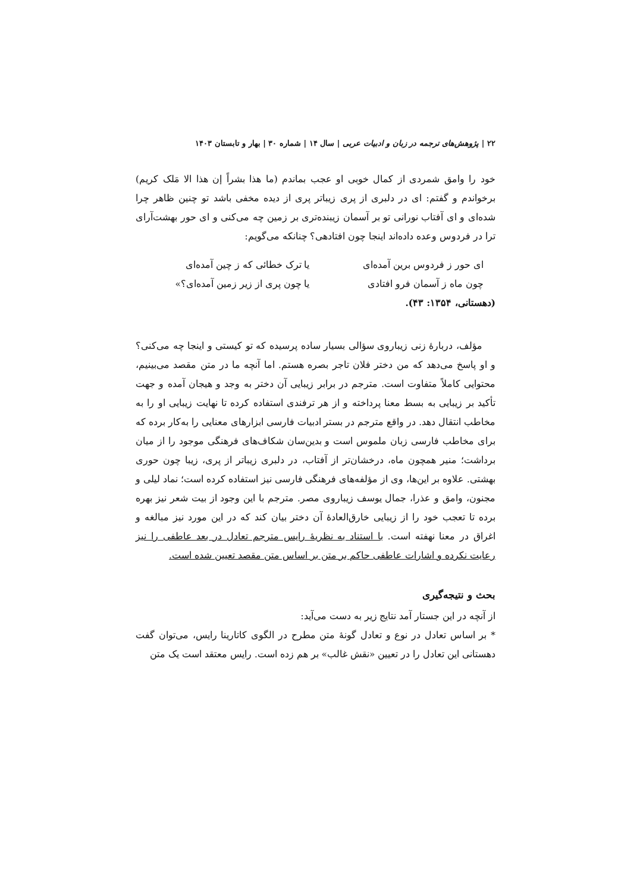۲۲ | پژوهش‌های ترجمه در زبان و ادبیات عربی | سال ۱۴ | شماره ۳۰ | بهار و تابستان ۱۴۰۳
خود را وامق شمردی از کمال خوبی او عجب بماندم (ما هذا بشراً إن هذا الا مَلک کریم) برخواندم و گفتم: ای در دلبری از پری زیباتر پری از دیده مخفی باشد تو چنین ظاهر چرا شده‌ای و ای آفتاب نورانی تو بر آسمان زیبنده‌تری بر زمین چه می‌کنی و ای حور بهشت‌آرای ترا در فردوس وعده داده‌اند اینجا چون افتادهی؟ چنانکه می‌گویم:
ای حور ز فردوس برین آمده‌ای
یا ترک خطائی که ز چین آمده‌ای
چون ماه ز آسمان فرو افتادی
یا چون پری از زیر زمین آمده‌ای؟»
(دهستانی، ۱۳۵۴: ۴۳).
مؤلف، دربارهٔ زنی زیباروی سؤالی بسیار ساده پرسیده که تو کیستی و اینجا چه می‌کنی؟ و او پاسخ می‌دهد که من دختر فلان تاجر بصره هستم. اما آنچه ما در متن مقصد می‌بینیم، محتوایی کاملاً متفاوت است. مترجم در برابر زیبایی آن دختر به وجد و هیجان آمده و جهت تأکید بر زیبایی به بسط معنا پرداخته و از هر ترفندی استفاده کرده تا نهایت زیبایی او را به مخاطب انتقال دهد. در واقع مترجم در بستر ادبیات فارسی ابزارهای معنایی را به‌کار برده که برای مخاطب فارسی زبان ملموس است و بدین‌سان شکاف‌های فرهنگی موجود را از میان برداشت؛ منیر همچون ماه، درخشان‌تر از آفتاب، در دلبری زیباتر از پری، زیبا چون حوری بهشتی. علاوه بر این‌ها، وی از مؤلفه‌های فرهنگی فارسی نیز استفاده کرده است؛ نماد لیلی و مجنون، وامق و عذرا، جمال یوسف زیباروی مصر. مترجم با این وجود از بیت شعر نیز بهره برده تا تعجب خود را از زیبایی خارق‌العادهٔ آن دختر بیان کند که در این مورد نیز مبالغه و اغراق در معنا نهفته است. با استناد به نظریهٔ رایس مترجم تعادل در بعد عاطفی را نیز رعایت نکرده و اشارات عاطفی حاکم بر متن بر اساس متن مقصد تعیین شده است.
بحث و نتیجه‌گیری
از آنچه در این جستار آمد نتایج زیر به دست می‌آید:
* بر اساس تعادل در نوع و تعادل گونهٔ متن مطرح در الگوی کاتارینا رایس، می‌توان گفت دهستانی این تعادل را در تعیین «نقش غالب» بر هم زده است. رایس معتقد است یک متن